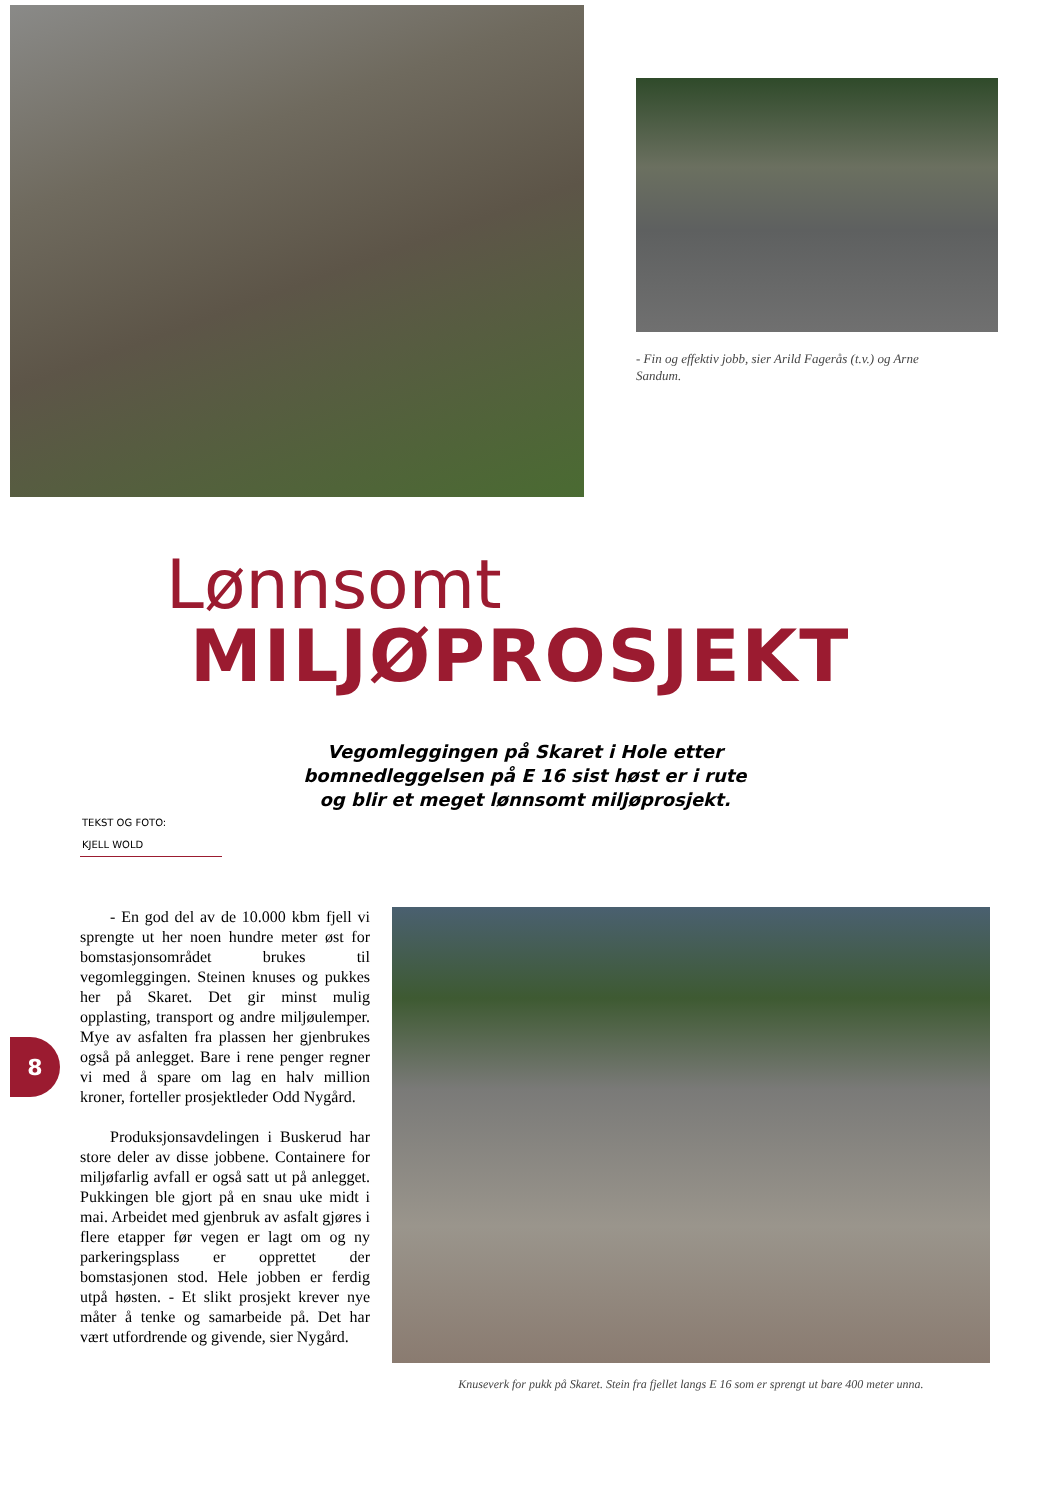- Fin og effektiv jobb, sier Arild Fagerås (t.v.) og Arne Sandum.
Lønnsomt
MILJØPROSJEKT
Vegomleggingen på Skaret i Hole etter bomnedleggelsen på E 16 sist høst er i rute og blir et meget lønnsomt miljøprosjekt.
TEKST OG FOTO:
KJELL WOLD
8
- En god del av de 10.000 kbm fjell vi sprengte ut her noen hundre meter øst for bomstasjonsområdet brukes til vegomleggingen. Steinen knuses og pukkes her på Skaret. Det gir minst mulig opplasting, transport og andre miljøulemper. Mye av asfalten fra plassen her gjenbrukes også på anlegget. Bare i rene penger regner vi med å spare om lag en halv million kroner, forteller prosjektleder Odd Nygård.
Produksjonsavdelingen i Buskerud har store deler av disse jobbene. Containere for miljøfarlig avfall er også satt ut på anlegget. Pukkingen ble gjort på en snau uke midt i mai. Arbeidet med gjenbruk av asfalt gjøres i flere etapper før vegen er lagt om og ny parkeringsplass er opprettet der bomstasjonen stod. Hele jobben er ferdig utpå høsten. - Et slikt prosjekt krever nye måter å tenke og samarbeide på. Det har vært utfordrende og givende, sier Nygård.
Knuseverk for pukk på Skaret. Stein fra fjellet langs E 16 som er sprengt ut bare 400 meter unna.